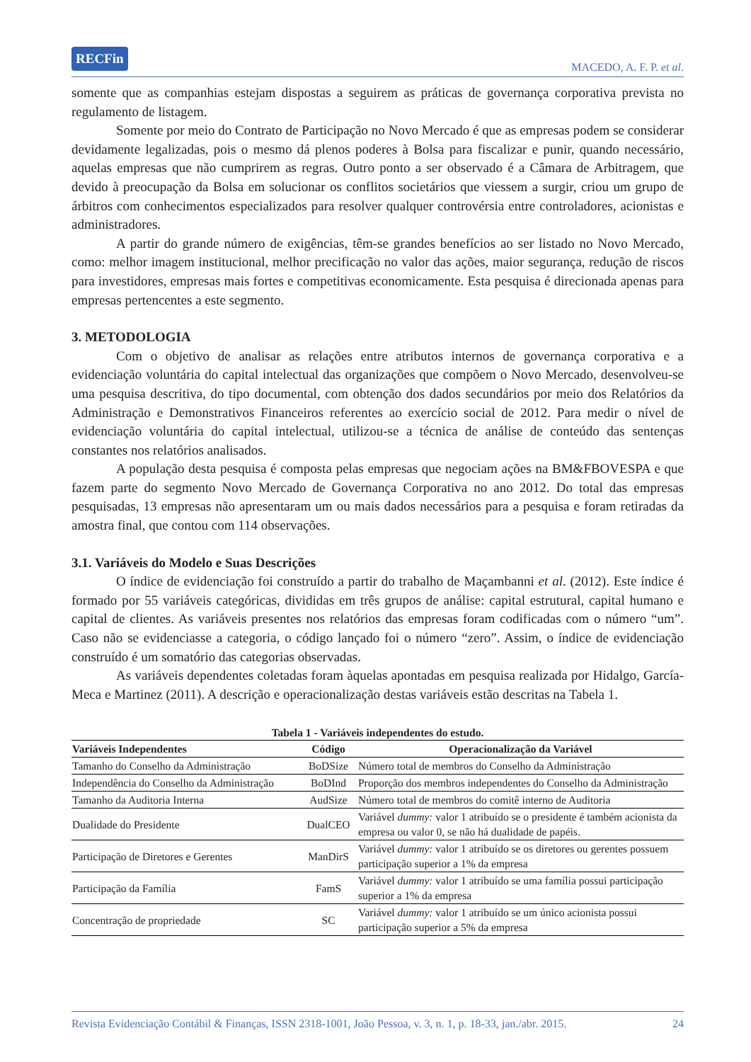RECFin MACEDO, A. F. P. et al.
somente que as companhias estejam dispostas a seguirem as práticas de governança corporativa prevista no regulamento de listagem.
Somente por meio do Contrato de Participação no Novo Mercado é que as empresas podem se considerar devidamente legalizadas, pois o mesmo dá plenos poderes à Bolsa para fiscalizar e punir, quando necessário, aquelas empresas que não cumprirem as regras. Outro ponto a ser observado é a Câmara de Arbitragem, que devido à preocupação da Bolsa em solucionar os conflitos societários que viessem a surgir, criou um grupo de árbitros com conhecimentos especializados para resolver qualquer controvérsia entre controladores, acionistas e administradores.
A partir do grande número de exigências, têm-se grandes benefícios ao ser listado no Novo Mercado, como: melhor imagem institucional, melhor precificação no valor das ações, maior segurança, redução de riscos para investidores, empresas mais fortes e competitivas economicamente. Esta pesquisa é direcionada apenas para empresas pertencentes a este segmento.
3. METODOLOGIA
Com o objetivo de analisar as relações entre atributos internos de governança corporativa e a evidenciação voluntária do capital intelectual das organizações que compõem o Novo Mercado, desenvolveu-se uma pesquisa descritiva, do tipo documental, com obtenção dos dados secundários por meio dos Relatórios da Administração e Demonstrativos Financeiros referentes ao exercício social de 2012. Para medir o nível de evidenciação voluntária do capital intelectual, utilizou-se a técnica de análise de conteúdo das sentenças constantes nos relatórios analisados.
A população desta pesquisa é composta pelas empresas que negociam ações na BM&FBOVESPA e que fazem parte do segmento Novo Mercado de Governança Corporativa no ano 2012. Do total das empresas pesquisadas, 13 empresas não apresentaram um ou mais dados necessários para a pesquisa e foram retiradas da amostra final, que contou com 114 observações.
3.1. Variáveis do Modelo e Suas Descrições
O índice de evidenciação foi construído a partir do trabalho de Maçambanni et al. (2012). Este índice é formado por 55 variáveis categóricas, divididas em três grupos de análise: capital estrutural, capital humano e capital de clientes. As variáveis presentes nos relatórios das empresas foram codificadas com o número “um”. Caso não se evidenciasse a categoria, o código lançado foi o número “zero”. Assim, o índice de evidenciação construído é um somatório das categorias observadas.
As variáveis dependentes coletadas foram àquelas apontadas em pesquisa realizada por Hidalgo, García-Meca e Martinez (2011). A descrição e operacionalização destas variáveis estão descritas na Tabela 1.
Tabela 1 - Variáveis independentes do estudo.
| Variáveis Independentes | Código | Operacionalização da Variável |
| --- | --- | --- |
| Tamanho do Conselho da Administração | BoDSize | Número total de membros do Conselho da Administração |
| Independência do Conselho da Administração | BoDInd | Proporção dos membros independentes do Conselho da Administração |
| Tamanho da Auditoria Interna | AudSize | Número total de membros do comitê interno de Auditoria |
| Dualidade do Presidente | DualCEO | Variável dummy: valor 1 atribuído se o presidente é também acionista da empresa ou valor 0, se não há dualidade de papéis. |
| Participação de Diretores e Gerentes | ManDirS | Variável dummy: valor 1 atribuído se os diretores ou gerentes possuem participação superior a 1% da empresa |
| Participação da Família | FamS | Variável dummy: valor 1 atribuído se uma família possui participação superior a 1% da empresa |
| Concentração de propriedade | SC | Variável dummy: valor 1 atribuído se um único acionista possui participação superior a 5% da empresa |
Revista Evidenciação Contábil & Finanças, ISSN 2318-1001, João Pessoa, v. 3, n. 1, p. 18-33, jan./abr. 2015. 24